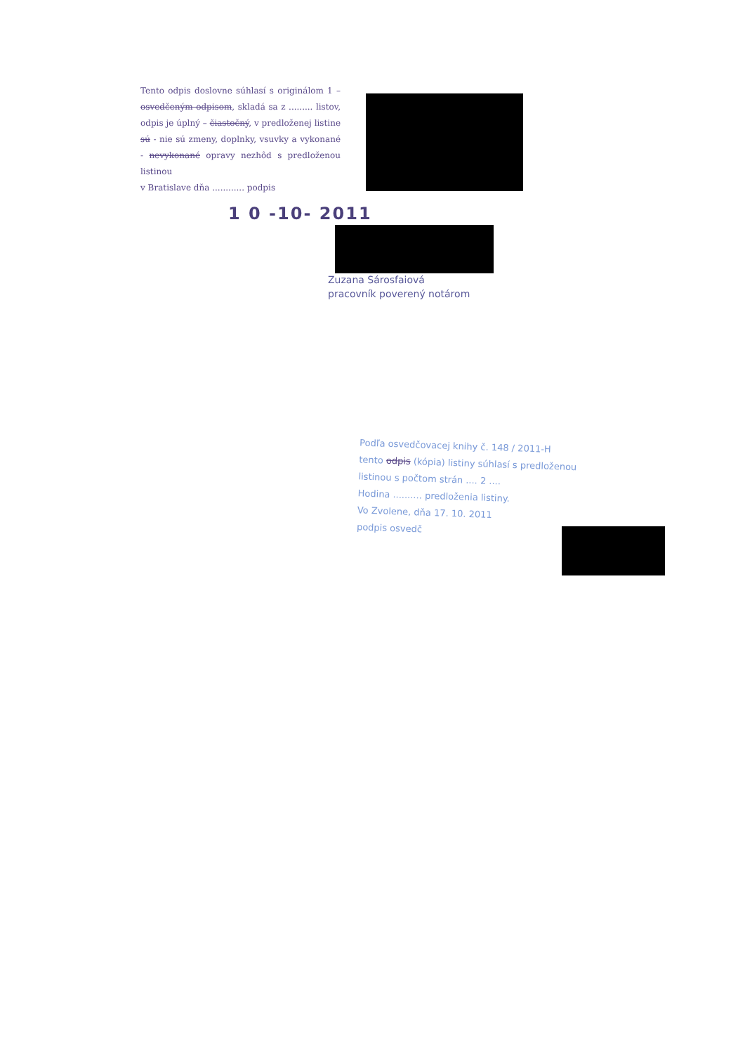Tento odpis doslovne súhlasí s originálom 1 – osvedčeným odpisom, skladá sa z ......... listov, odpis je úplný – čiastočný, v predloženej listine sú - nie sú zmeny, doplnky, vsuvky a vykonané - nevykonané opravy nezhôd s predloženou listinou
v Bratislave dňa ............ podpis
1 0 -10- 2011
Zuzana Sárosfaiová
pracovník poverený notárom
Podľa osvedčovacej knihy č. 148 / 2011-H
tento odpis (kópia) listiny súhlasí s predloženou
listinou s počtom strán .... 2 ....
Hodina .......... predloženia listiny.
Vo Zvolene, dňa 17. 10. 2011
podpis osvedč